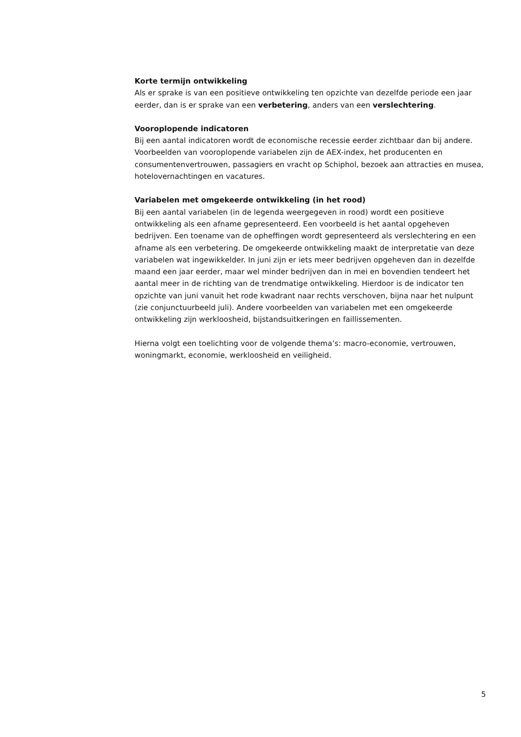Korte termijn ontwikkeling
Als er sprake is van een positieve ontwikkeling ten opzichte van dezelfde periode een jaar eerder, dan is er sprake van een verbetering, anders van een verslechtering.
Vooroplopende indicatoren
Bij een aantal indicatoren wordt de economische recessie eerder zichtbaar dan bij andere. Voorbeelden van vooroplopende variabelen zijn de AEX-index, het producenten en consumentenvertrouwen, passagiers en vracht op Schiphol, bezoek aan attracties en musea, hotelovernachtingen en vacatures.
Variabelen met omgekeerde ontwikkeling (in het rood)
Bij een aantal variabelen (in de legenda weergegeven in rood) wordt een positieve ontwikkeling als een afname gepresenteerd. Een voorbeeld is het aantal opgeheven bedrijven. Een toename van de opheffingen wordt gepresenteerd als verslechtering en een afname als een verbetering. De omgekeerde ontwikkeling maakt de interpretatie van deze variabelen wat ingewikkelder. In juni zijn er iets meer bedrijven opgeheven dan in dezelfde maand een jaar eerder, maar wel minder bedrijven dan in mei en bovendien tendeert het aantal meer in de richting van de trendmatige ontwikkeling. Hierdoor is de indicator ten opzichte van juni vanuit het rode kwadrant naar rechts verschoven, bijna naar het nulpunt (zie conjunctuurbeeld juli). Andere voorbeelden van variabelen met een omgekeerde ontwikkeling zijn werkloosheid, bijstandsuitkeringen en faillissementen.
Hierna volgt een toelichting voor de volgende thema’s: macro-economie, vertrouwen, woningmarkt, economie, werkloosheid en veiligheid.
5